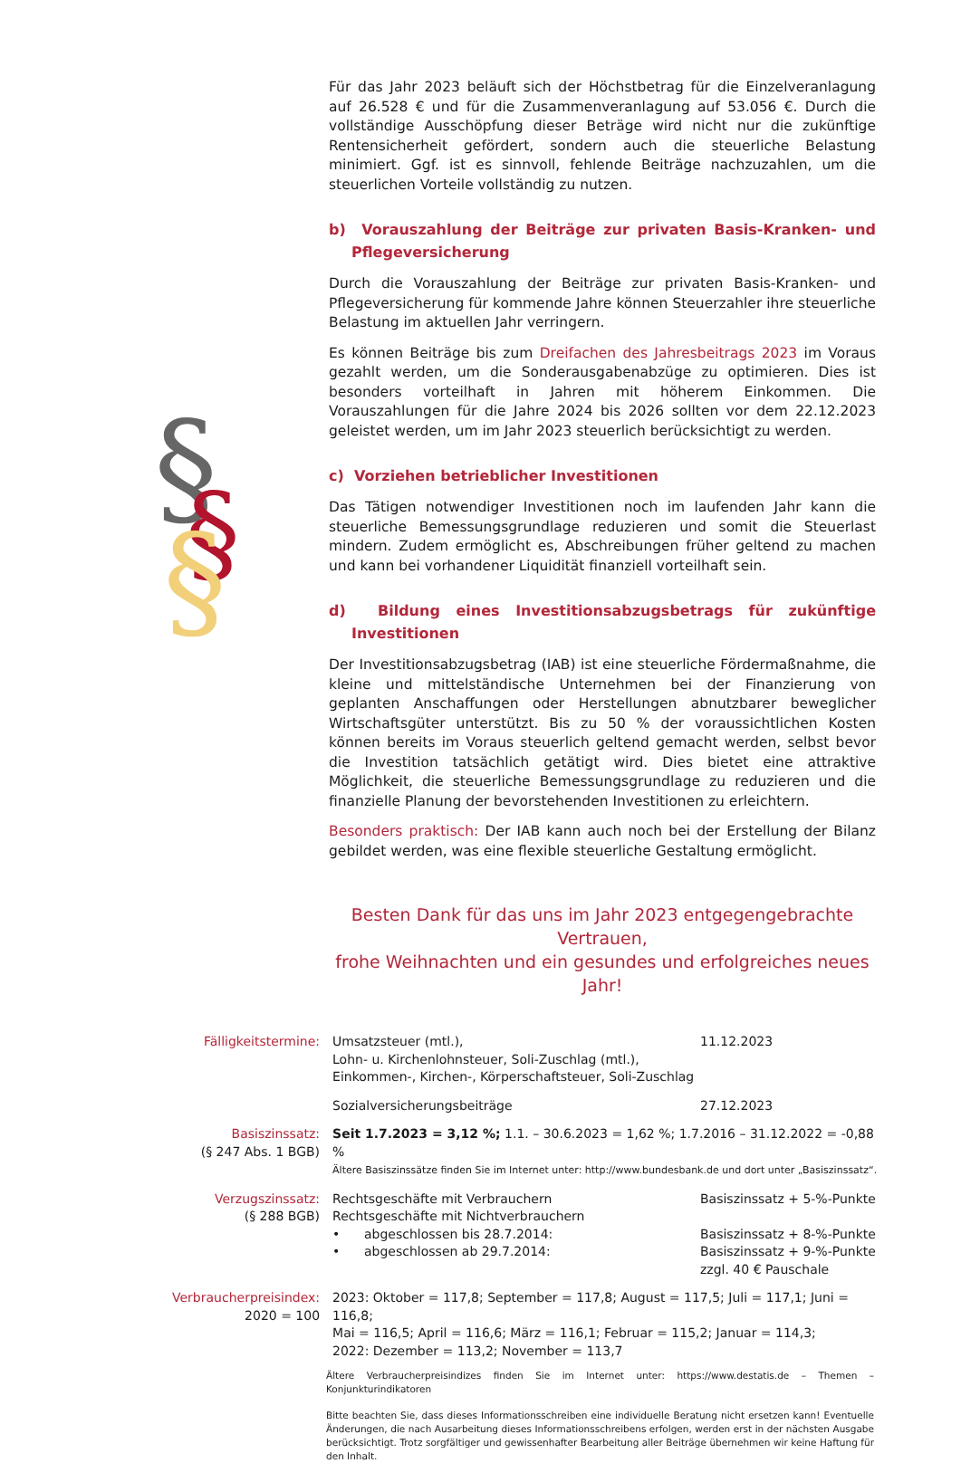§
§
§
Für das Jahr 2023 beläuft sich der Höchstbetrag für die Einzelveranlagung auf 26.528 € und für die Zusammenveranlagung auf 53.056 €. Durch die vollständige Ausschöpfung dieser Beträge wird nicht nur die zukünftige Rentensicherheit gefördert, sondern auch die steuerliche Belastung minimiert. Ggf. ist es sinnvoll, fehlende Beiträge nachzuzahlen, um die steuerlichen Vorteile vollständig zu nutzen.
b) Vorauszahlung der Beiträge zur privaten Basis-Kranken- und Pflegeversicherung
Durch die Vorauszahlung der Beiträge zur privaten Basis-Kranken- und Pflegeversicherung für kommende Jahre können Steuerzahler ihre steuerliche Belastung im aktuellen Jahr verringern.
Es können Beiträge bis zum Dreifachen des Jahresbeitrags 2023 im Voraus gezahlt werden, um die Sonderausgabenabzüge zu optimieren. Dies ist besonders vorteilhaft in Jahren mit höherem Einkommen. Die Vorauszahlungen für die Jahre 2024 bis 2026 sollten vor dem 22.12.2023 geleistet werden, um im Jahr 2023 steuerlich berücksichtigt zu werden.
c) Vorziehen betrieblicher Investitionen
Das Tätigen notwendiger Investitionen noch im laufenden Jahr kann die steuerliche Bemessungsgrundlage reduzieren und somit die Steuerlast mindern. Zudem ermöglicht es, Abschreibungen früher geltend zu machen und kann bei vorhandener Liquidität finanziell vorteilhaft sein.
d) Bildung eines Investitionsabzugsbetrags für zukünftige Investitionen
Der Investitionsabzugsbetrag (IAB) ist eine steuerliche Fördermaßnahme, die kleine und mittelständische Unternehmen bei der Finanzierung von geplanten Anschaffungen oder Herstellungen abnutzbarer beweglicher Wirtschaftsgüter unterstützt. Bis zu 50 % der voraussichtlichen Kosten können bereits im Voraus steuerlich geltend gemacht werden, selbst bevor die Investition tatsächlich getätigt wird. Dies bietet eine attraktive Möglichkeit, die steuerliche Bemessungsgrundlage zu reduzieren und die finanzielle Planung der bevorstehenden Investitionen zu erleichtern.
Besonders praktisch: Der IAB kann auch noch bei der Erstellung der Bilanz gebildet werden, was eine flexible steuerliche Gestaltung ermöglicht.
Besten Dank für das uns im Jahr 2023 entgegengebrachte Vertrauen,
frohe Weihnachten und ein gesundes und erfolgreiches neues Jahr!
| Fälligkeitstermine: | Umsatzsteuer (mtl.), Lohn- u. Kirchenlohnsteuer, Soli-Zuschlag (mtl.), Einkommen-, Kirchen-, Körperschaftsteuer, Soli-Zuschlag | 11.12.2023 |
| | Sozialversicherungsbeiträge | 27.12.2023 |
| Basiszinssatz: (§ 247 Abs. 1 BGB) | Seit 1.7.2023 = 3,12 %; 1.1. – 30.6.2023 = 1,62 %; 1.7.2016 – 31.12.2022 = -0,88 % Ältere Basiszinssätze finden Sie im Internet unter: http://www.bundesbank.de und dort unter „Basiszinssatz“. | |
| Verzugszinssatz: (§ 288 BGB) | Rechtsgeschäfte mit Verbrauchern Rechtsgeschäfte mit Nichtverbrauchern • abgeschlossen bis 28.7.2014: • abgeschlossen ab 29.7.2014: | Basiszinssatz + 5-%-Punkte Basiszinssatz + 8-%-Punkte Basiszinssatz + 9-%-Punkte zzgl. 40 € Pauschale |
| Verbraucherpreisindex: 2020 = 100 | 2023: Oktober = 117,8; September = 117,8; August = 117,5; Juli = 117,1; Juni = 116,8; Mai = 116,5; April = 116,6; März = 116,1; Februar = 115,2; Januar = 114,3; 2022: Dezember = 113,2; November = 113,7 | |
Ältere Verbraucherpreisindizes finden Sie im Internet unter: https://www.destatis.de – Themen – Konjunkturindikatoren
Bitte beachten Sie, dass dieses Informationsschreiben eine individuelle Beratung nicht ersetzen kann! Eventuelle Änderungen, die nach Ausarbeitung dieses Informationsschreibens erfolgen, werden erst in der nächsten Ausgabe berücksichtigt. Trotz sorgfältiger und gewissenhafter Bearbeitung aller Beiträge übernehmen wir keine Haftung für den Inhalt.